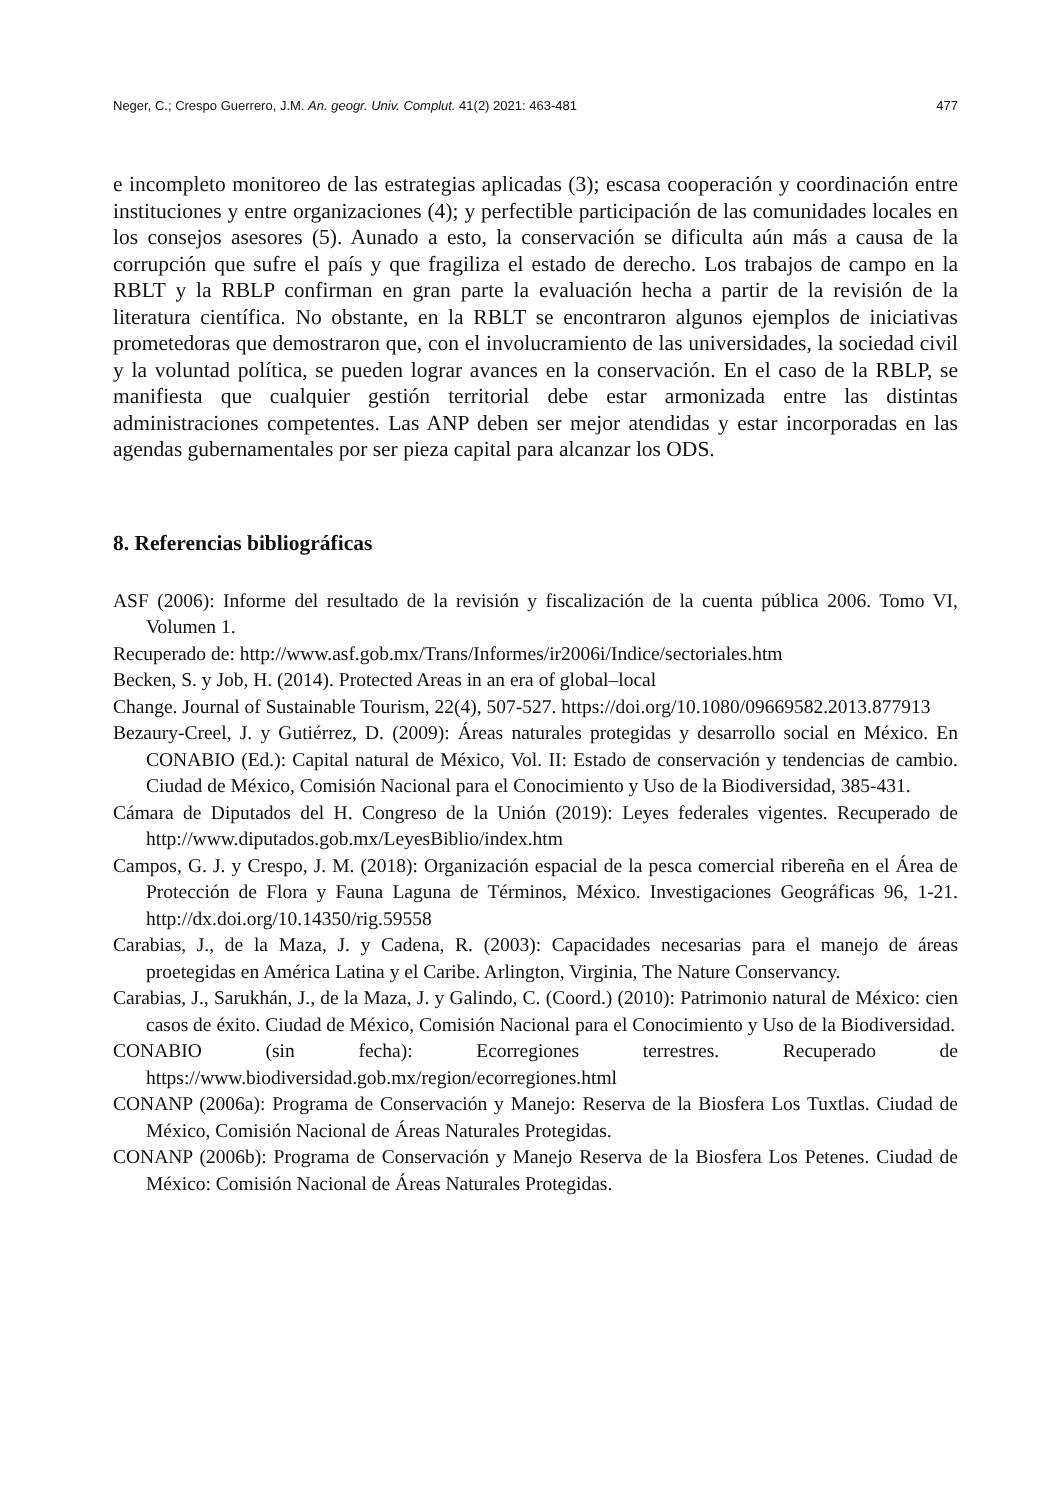Neger, C.; Crespo Guerrero, J.M. An. geogr. Univ. Complut. 41(2) 2021: 463-481 477
e incompleto monitoreo de las estrategias aplicadas (3); escasa cooperación y coordinación entre instituciones y entre organizaciones (4); y perfectible participación de las comunidades locales en los consejos asesores (5). Aunado a esto, la conservación se dificulta aún más a causa de la corrupción que sufre el país y que fragiliza el estado de derecho. Los trabajos de campo en la RBLT y la RBLP confirman en gran parte la evaluación hecha a partir de la revisión de la literatura científica. No obstante, en la RBLT se encontraron algunos ejemplos de iniciativas prometedoras que demostraron que, con el involucramiento de las universidades, la sociedad civil y la voluntad política, se pueden lograr avances en la conservación. En el caso de la RBLP, se manifiesta que cualquier gestión territorial debe estar armonizada entre las distintas administraciones competentes. Las ANP deben ser mejor atendidas y estar incorporadas en las agendas gubernamentales por ser pieza capital para alcanzar los ODS.
8. Referencias bibliográficas
ASF (2006): Informe del resultado de la revisión y fiscalización de la cuenta pública 2006. Tomo VI, Volumen 1.
Recuperado de: http://www.asf.gob.mx/Trans/Informes/ir2006i/Indice/sectoriales.htm
Becken, S. y Job, H. (2014). Protected Areas in an era of global–local
Change. Journal of Sustainable Tourism, 22(4), 507-527. https://doi.org/10.1080/09669582.2013.877913
Bezaury-Creel, J. y Gutiérrez, D. (2009): Áreas naturales protegidas y desarrollo social en México. En CONABIO (Ed.): Capital natural de México, Vol. II: Estado de conservación y tendencias de cambio. Ciudad de México, Comisión Nacional para el Conocimiento y Uso de la Biodiversidad, 385-431.
Cámara de Diputados del H. Congreso de la Unión (2019): Leyes federales vigentes. Recuperado de http://www.diputados.gob.mx/LeyesBiblio/index.htm
Campos, G. J. y Crespo, J. M. (2018): Organización espacial de la pesca comercial ribereña en el Área de Protección de Flora y Fauna Laguna de Términos, México. Investigaciones Geográficas 96, 1-21. http://dx.doi.org/10.14350/rig.59558
Carabias, J., de la Maza, J. y Cadena, R. (2003): Capacidades necesarias para el manejo de áreas proetegidas en América Latina y el Caribe. Arlington, Virginia, The Nature Conservancy.
Carabias, J., Sarukhán, J., de la Maza, J. y Galindo, C. (Coord.) (2010): Patrimonio natural de México: cien casos de éxito. Ciudad de México, Comisión Nacional para el Conocimiento y Uso de la Biodiversidad.
CONABIO (sin fecha): Ecorregiones terrestres. Recuperado de https://www.biodiversidad.gob.mx/region/ecorregiones.html
CONANP (2006a): Programa de Conservación y Manejo: Reserva de la Biosfera Los Tuxtlas. Ciudad de México, Comisión Nacional de Áreas Naturales Protegidas.
CONANP (2006b): Programa de Conservación y Manejo Reserva de la Biosfera Los Petenes. Ciudad de México: Comisión Nacional de Áreas Naturales Protegidas.